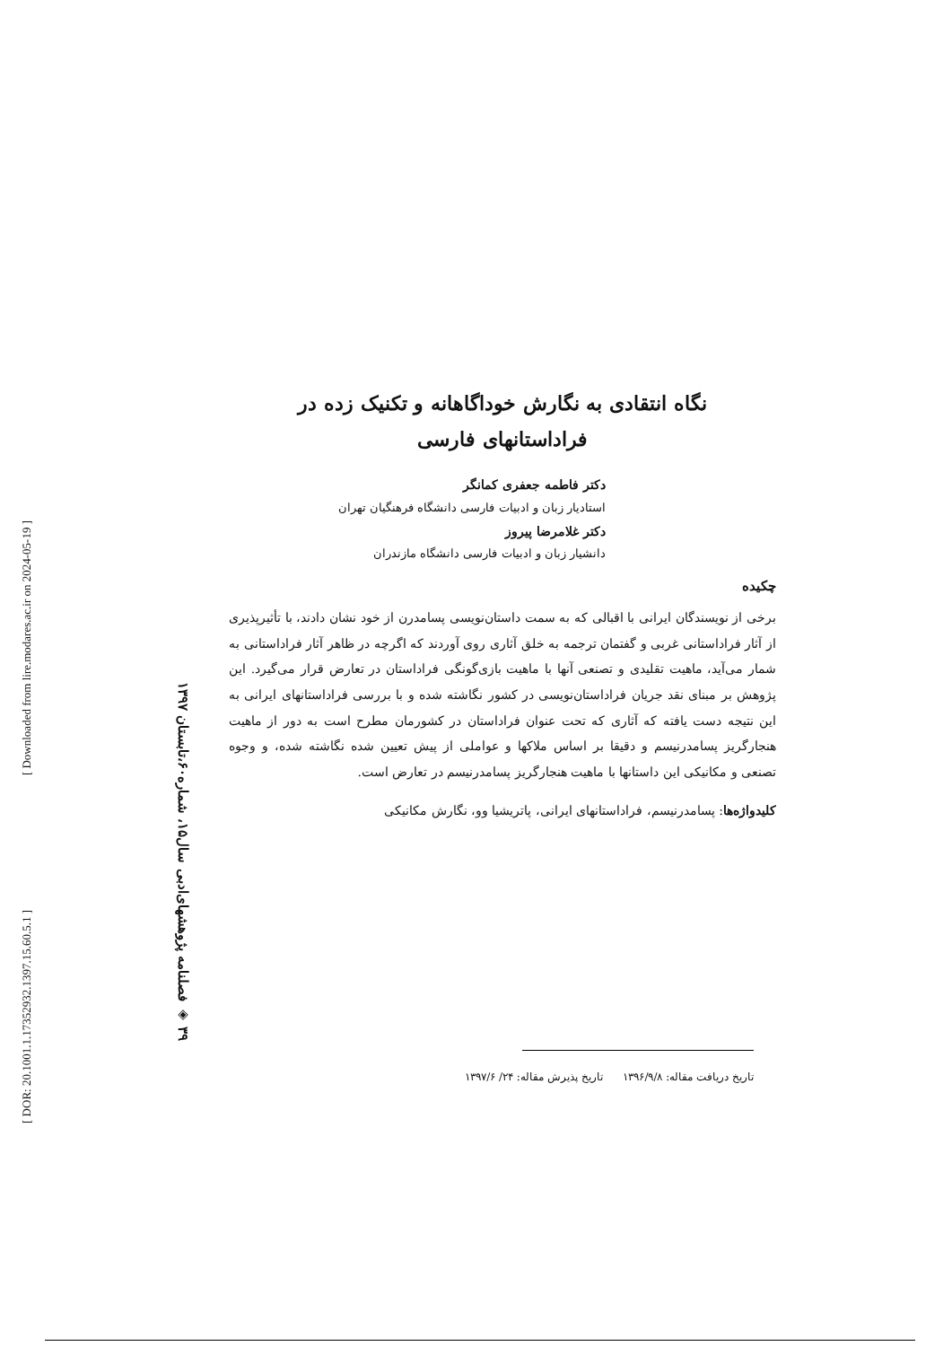[ Downloaded from lire.modares.ac.ir on 2024-05-19 ]
[ DOR: 20.1001.1.17352932.1397.15.60.5.1 ]
٣٩ ◈ فصلنامه پژوهشهای‌ادبی سال۱۵، شماره۶۰،تابستان ۱۳۹۷
نگاه انتقادی به نگارش خوداگاهانه و تکنیک زده در
فراداستانهای فارسی
دکتر فاطمه جعفری کمانگر
استادیار زبان و ادبیات فارسی دانشگاه فرهنگیان تهران
دکتر غلامرضا پیروز
دانشیار زبان و ادبیات فارسی دانشگاه مازندران
چکیده
برخی از نویسندگان ایرانی با اقبالی که به سمت داستان‌نویسی پسامدرن از خود نشان دادند، با تأثیرپذیری از آثار فراداستانی غربی و گفتمان ترجمه به خلق آثاری روی آوردند که اگرچه در ظاهر آثار فراداستانی به شمار می‌آید، ماهیت تقلیدی و تصنعی آنها با ماهیت بازی‌گونگی فراداستان در تعارض قرار می‌گیرد. این پژوهش بر مبنای نقد جریان فراداستان‌نویسی در کشور نگاشته شده و با بررسی فراداستانهای ایرانی به این نتیجه دست یافته که آثاری که تحت عنوان فراداستان در کشورمان مطرح است به دور از ماهیت هنجارگریز پسامدرنیسم و دقیقا بر اساس ملاکها و عواملی از پیش تعیین شده نگاشته شده، و وجوه تصنعی و مکانیکی این داستانها با ماهیت هنجارگریز پسامدرنیسم در تعارض است.
کلیدواژه‌ها: پسامدرنیسم، فراداستانهای ایرانی، پاتریشیا وو، نگارش مکانیکی
تاریخ دریافت مقاله: ۱۳۹۶/۹/۸ تاریخ پذیرش مقاله: ۲۴/ ۱۳۹۷/۶